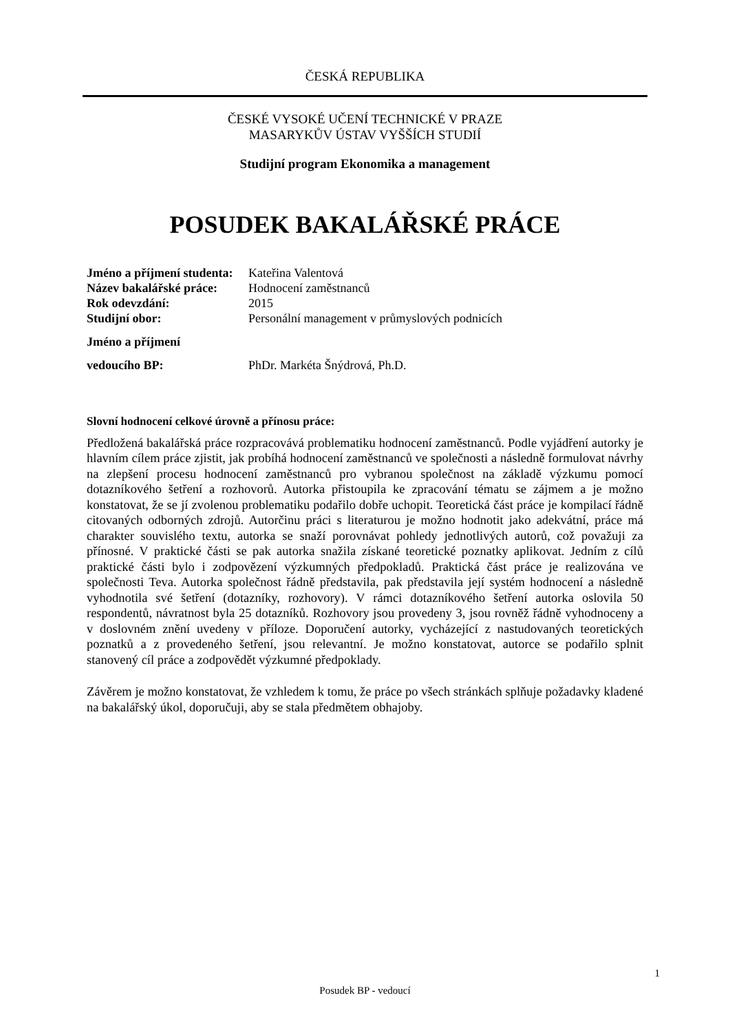ČESKÁ REPUBLIKA
ČESKÉ VYSOKÉ UČENÍ TECHNICKÉ V PRAZE
MASARYKŮV ÚSTAV VYŠŠÍCH STUDIÍ
Studijní program Ekonomika a management
POSUDEK BAKALÁŘSKÉ PRÁCE
Jméno a příjmení studenta: Kateřina Valentová
Název bakalářské práce: Hodnocení zaměstnanců
Rok odevzdání: 2015
Studijní obor: Personální management v průmyslových podnicích
Jméno a příjmení
vedoucího BP: PhDr. Markéta Šnýdrová, Ph.D.
Slovní hodnocení celkové úrovně a přínosu práce:
Předložená bakalářská práce rozpracovává problematiku hodnocení zaměstnanců. Podle vyjádření autorky je hlavním cílem práce zjistit, jak probíhá hodnocení zaměstnanců ve společnosti a následně formulovat návrhy na zlepšení procesu hodnocení zaměstnanců pro vybranou společnost na základě výzkumu pomocí dotazníkového šetření a rozhovorů. Autorka přistoupila ke zpracování tématu se zájmem a je možno konstatovat, že se jí zvolenou problematiku podařilo dobře uchopit. Teoretická část práce je kompilací řádně citovaných odborných zdrojů. Autorčinu práci s literaturou je možno hodnotit jako adekvátní, práce má charakter souvislého textu, autorka se snaží porovnávat pohledy jednotlivých autorů, což považuji za přínosné. V praktické části se pak autorka snažila získané teoretické poznatky aplikovat. Jedním z cílů praktické části bylo i zodpovězení výzkumných předpokladů. Praktická část práce je realizována ve společnosti Teva. Autorka společnost řádně představila, pak představila její systém hodnocení a následně vyhodnotila své šetření (dotazníky, rozhovory). V rámci dotazníkového šetření autorka oslovila 50 respondentů, návratnost byla 25 dotazníků. Rozhovory jsou provedeny 3, jsou rovněž řádně vyhodnoceny a v doslovném znění uvedeny v příloze. Doporučení autorky, vycházející z nastudovaných teoretických poznatků a z provedeného šetření, jsou relevantní. Je možno konstatovat, autorce se podařilo splnit stanovený cíl práce a zodpovědět výzkumné předpoklady.
Závěrem je možno konstatovat, že vzhledem k tomu, že práce po všech stránkách splňuje požadavky kladené na bakalářský úkol, doporučuji, aby se stala předmětem obhajoby.
1
Posudek BP - vedoucí